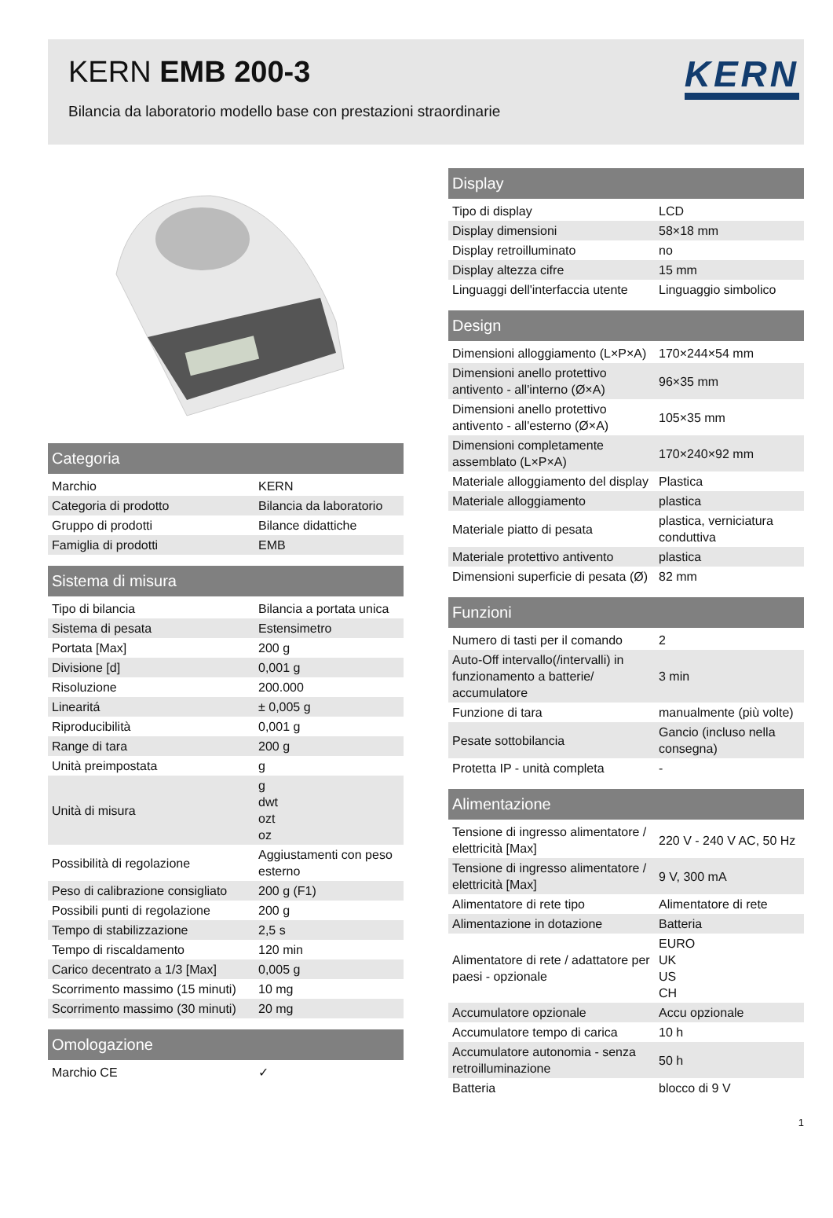KERN EMB 200-3
Bilancia da laboratorio modello base con prestazioni straordinarie
KERN
| Categoria | |
| --- | --- |
| Marchio | KERN |
| Categoria di prodotto | Bilancia da laboratorio |
| Gruppo di prodotti | Bilance didattiche |
| Famiglia di prodotti | EMB |
| Sistema di misura | |
| --- | --- |
| Tipo di bilancia | Bilancia a portata unica |
| Sistema di pesata | Estensimetro |
| Portata [Max] | 200 g |
| Divisione [d] | 0,001 g |
| Risoluzione | 200.000 |
| Linearitá | ± 0,005 g |
| Riproducibilità | 0,001 g |
| Range di tara | 200 g |
| Unità preimpostata | g |
| Unità di misura | g dwt ozt oz |
| Possibilità di regolazione | Aggiustamenti con peso esterno |
| Peso di calibrazione consigliato | 200 g (F1) |
| Possibili punti di regolazione | 200 g |
| Tempo di stabilizzazione | 2,5 s |
| Tempo di riscaldamento | 120 min |
| Carico decentrato a 1/3 [Max] | 0,005 g |
| Scorrimento massimo (15 minuti) | 10 mg |
| Scorrimento massimo (30 minuti) | 20 mg |
| Omologazione | |
| --- | --- |
| Marchio CE | ✓ |
| Display | |
| --- | --- |
| Tipo di display | LCD |
| Display dimensioni | 58×18 mm |
| Display retroilluminato | no |
| Display altezza cifre | 15 mm |
| Linguaggi dell'interfaccia utente | Linguaggio simbolico |
| Design | |
| --- | --- |
| Dimensioni alloggiamento (L×P×A) | 170×244×54 mm |
| Dimensioni anello protettivo antivento - all'interno (Ø×A) | 96×35 mm |
| Dimensioni anello protettivo antivento - all'esterno (Ø×A) | 105×35 mm |
| Dimensioni completamente assemblato (L×P×A) | 170×240×92 mm |
| Materiale alloggiamento del display | Plastica |
| Materiale alloggiamento | plastica |
| Materiale piatto di pesata | plastica, verniciatura conduttiva |
| Materiale protettivo antivento | plastica |
| Dimensioni superficie di pesata (Ø) | 82 mm |
| Funzioni | |
| --- | --- |
| Numero di tasti per il comando | 2 |
| Auto-Off intervallo(/intervalli) in funzionamento a batterie/ accumulatore | 3 min |
| Funzione di tara | manualmente (più volte) |
| Pesate sottobilancia | Gancio (incluso nella consegna) |
| Protetta IP - unità completa | - |
| Alimentazione | |
| --- | --- |
| Tensione di ingresso alimentatore / elettricità [Max] | 220 V - 240 V AC, 50 Hz |
| Tensione di ingresso alimentatore / elettricità [Max] | 9 V, 300 mA |
| Alimentatore di rete tipo | Alimentatore di rete |
| Alimentazione in dotazione | Batteria |
| Alimentatore di rete / adattatore per paesi - opzionale | EURO UK US CH |
| Accumulatore opzionale | Accu opzionale |
| Accumulatore tempo di carica | 10 h |
| Accumulatore autonomia - senza retroilluminazione | 50 h |
| Batteria | blocco di 9 V |
1